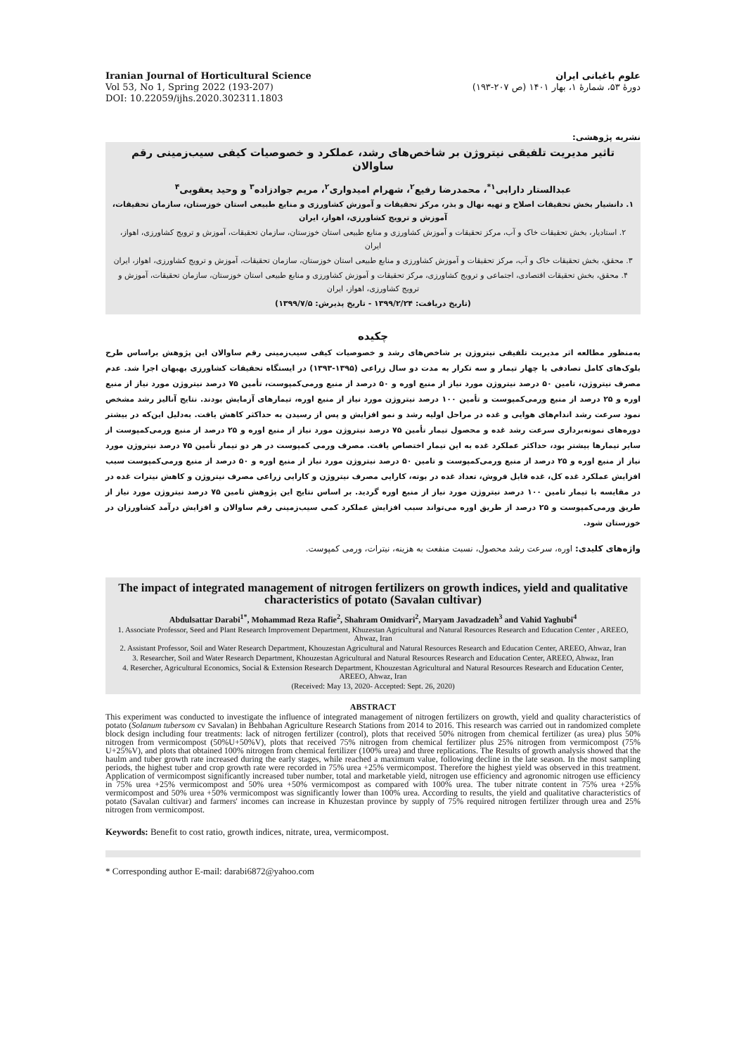Iranian Journal of Horticultural Science
Vol 53, No 1, Spring 2022 (193-207)
DOI: 10.22059/ijhs.2020.302311.1803
علوم باغبانی ایران
دورهٔ ۵۳، شمارهٔ ۱، بهار ۱۴۰۱ (ص ۲۰۷-۱۹۳)
نشریه پژوهشی:
تاثیر مدیریت تلفیقی نیتروژن بر شاخص‌های رشد، عملکرد و خصوصیات کیفی سیب‌زمینی رقم ساوالان
عبدالستار دارابی<sup>۱*</sup>، محمدرضا رفیع<sup>۲</sup>، شهرام امیدواری<sup>۲</sup>، مریم جوادزاده<sup>۳</sup> و وحید یعقوبی<sup>۴</sup>
۱. دانشیار بخش تحقیقات اصلاح و تهیه نهال و بذر، مرکز تحقیقات و آموزش کشاورزی و منابع طبیعی استان خوزستان، سازمان تحقیقات، آموزش و ترویج کشاورزی، اهواز، ایران
۲. استادیار، بخش تحقیقات خاک و آب، مرکز تحقیقات و آموزش کشاورزی و منابع طبیعی استان خوزستان، سازمان تحقیقات، آموزش و ترویج کشاورزی، اهواز، ایران
۳. محقق، بخش تحقیقات خاک و آب، مرکز تحقیقات و آموزش کشاورزی و منابع طبیعی استان خوزستان، سازمان تحقیقات، آموزش و ترویج کشاورزی، اهواز، ایران
۴. محقق، بخش تحقیقات اقتصادی، اجتماعی و ترویج کشاورزی، مرکز تحقیقات و آموزش کشاورزی و منابع طبیعی استان خوزستان، سازمان تحقیقات، آموزش و ترویج کشاورزی، اهواز، ایران
(تاریخ دریافت: ۱۳۹۹/۲/۲۴ - تاریخ پذیرش: ۱۳۹۹/۷/۵)
چکیده
به‌منظور مطالعه اثر مدیریت تلفیقی نیتروژن بر شاخص‌های رشد و خصوصیات کیفی سیب‌زمینی رقم ساوالان این پژوهش براساس طرح بلوک‌های کامل تصادفی با چهار تیمار و سه تکرار به مدت دو سال زراعی (۱۳۹۵-۱۳۹۳) در ایستگاه تحقیقات کشاورزی بهبهان اجرا شد. عدم مصرف نیتروژن، تامین ۵۰ درصد نیتروژن مورد نیاز از منبع اوره و ۵۰ درصد از منبع ورمی‌کمپوست، تأمین ۷۵ درصد نیتروژن مورد نیاز از منبع اوره و ۲۵ درصد از منبع ورمی‌کمپوست و تأمین ۱۰۰ درصد نیتروژن مورد نیاز از منبع اوره، تیمارهای آزمایش بودند. نتایج آنالیز رشد مشخص نمود سرعت رشد اندام‌های هوایی و غده در مراحل اولیه رشد و نمو افزایش و پس از رسیدن به حداکثر کاهش یافت. به‌دلیل این‌که در بیشتر دوره‌های نمونه‌برداری سرعت رشد غده و محصول تیمار تأمین ۷۵ درصد نیتروژن مورد نیاز از منبع اوره و ۲۵ درصد از منبع ورمی‌کمپوست از سایر تیمارها بیشتر بود، حداکثر عملکرد غده به این تیمار اختصاص یافت. مصرف ورمی کمپوست در هر دو تیمار تأمین ۷۵ درصد نیتروژن مورد نیاز از منبع اوره و ۲۵ درصد از منبع ورمی‌کمپوست و تامین ۵۰ درصد نیتروژن مورد نیاز از منبع اوره و ۵۰ درصد از منبع ورمی‌کمپوست سبب افزایش عملکرد غده کل، غده قابل فروش، تعداد غده در بوته، کارایی مصرف نیتروژن و کارایی زراعی مصرف نیتروژن و کاهش نیترات غده در در مقایسه با تیمار تامین ۱۰۰ درصد نیتروژن مورد نیاز از منبع اوره گردید. بر اساس نتایج این پژوهش تامین ۷۵ درصد نیتروژن مورد نیاز از طریق ورمی‌کمپوست و ۲۵ درصد از طریق اوره می‌تواند سبب افزایش عملکرد کمی سیب‌زمینی رقم ساوالان و افزایش درآمد کشاورزان در خوزستان شود.
واژه‌های کلیدی: اوره، سرعت رشد محصول، نسبت منفعت به هزینه، نیترات، ورمی کمپوست.
The impact of integrated management of nitrogen fertilizers on growth indices, yield and qualitative characteristics of potato (Savalan cultivar)
Abdulsattar Darabi<sup>1*</sup>, Mohammad Reza Rafie<sup>2</sup>, Shahram Omidvari<sup>2</sup>, Maryam Javadzadeh<sup>3</sup> and Vahid Yaghubi<sup>4</sup>
1. Associate Professor, Seed and Plant Research Improvement Department, Khuzestan Agricultural and Natural Resources Research and Education Center , AREEO, Ahwaz, Iran
2. Assistant Professor, Soil and Water Research Department, Khouzestan Agricultural and Natural Resources Research and Education Center, AREEO, Ahwaz, Iran
3. Researcher, Soil and Water Research Department, Khouzestan Agricultural and Natural Resources Research and Education Center, AREEO, Ahwaz, Iran
4. Resercher, Agricultural Economics, Social & Extension Research Department, Khouzestan Agricultural and Natural Resources Research and Education Center, AREEO, Ahwaz, Iran
(Received: May 13, 2020- Accepted: Sept. 26, 2020)
ABSTRACT
This experiment was conducted to investigate the influence of integrated management of nitrogen fertilizers on growth, yield and quality characteristics of potato (Solanum tubersom cv Savalan) in Behbahan Agriculture Research Stations from 2014 to 2016. This research was carried out in randomized complete block design including four treatments: lack of nitrogen fertilizer (control), plots that received 50% nitrogen from chemical fertilizer (as urea) plus 50% nitrogen from vermicompost (50%U+50%V), plots that received 75% nitrogen from chemical fertilizer plus 25% nitrogen from vermicompost (75% U+25%V), and plots that obtained 100% nitrogen from chemical fertilizer (100% urea) and three replications. The Results of growth analysis showed that the haulm and tuber growth rate increased during the early stages, while reached a maximum value, following decline in the late season. In the most sampling periods, the highest tuber and crop growth rate were recorded in 75% urea +25% vermicompost. Therefore the highest yield was observed in this treatment. Application of vermicompost significantly increased tuber number, total and marketable yield, nitrogen use efficiency and agronomic nitrogen use efficiency in 75% urea +25% vermicompost and 50% urea +50% vermicompost as compared with 100% urea. The tuber nitrate content in 75% urea +25% vermicompost and 50% urea +50% vermicompost was significantly lower than 100% urea. According to results, the yield and qualitative characteristics of potato (Savalan cultivar) and farmers' incomes can increase in Khuzestan province by supply of 75% required nitrogen fertilizer through urea and 25% nitrogen from vermicompost.
Keywords: Benefit to cost ratio, growth indices, nitrate, urea, vermicompost.
* Corresponding author E-mail: darabi6872@yahoo.com